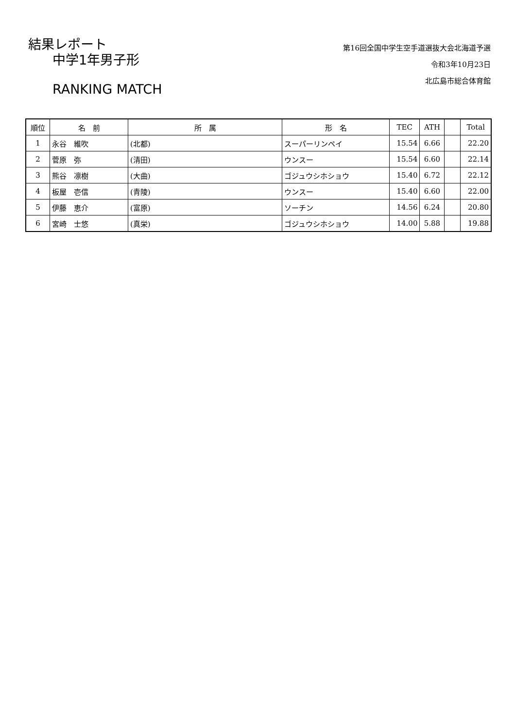結果レポート
中学1年男子形
RANKING MATCH
第16回全国中学生空手道選抜大会北海道予選
令和3年10月23日
北広島市総合体育館
| 順位 | 名 前 | 所 属 | 形 名 | TEC | ATH | | Total |
| --- | --- | --- | --- | --- | --- | --- | --- |
| 1 | 永谷 維吹 | (北都) | スーパーリンペイ | 15.54 | 6.66 | | 22.20 |
| 2 | 菅原 弥 | (清田) | ウンスー | 15.54 | 6.60 | | 22.14 |
| 3 | 熊谷 凛樹 | (大曲) | ゴジュウシホショウ | 15.40 | 6.72 | | 22.12 |
| 4 | 板屋 壱信 | (青陵) | ウンスー | 15.40 | 6.60 | | 22.00 |
| 5 | 伊藤 恵介 | (富原) | ソーチン | 14.56 | 6.24 | | 20.80 |
| 6 | 宮崎 士悠 | (真栄) | ゴジュウシホショウ | 14.00 | 5.88 | | 19.88 |